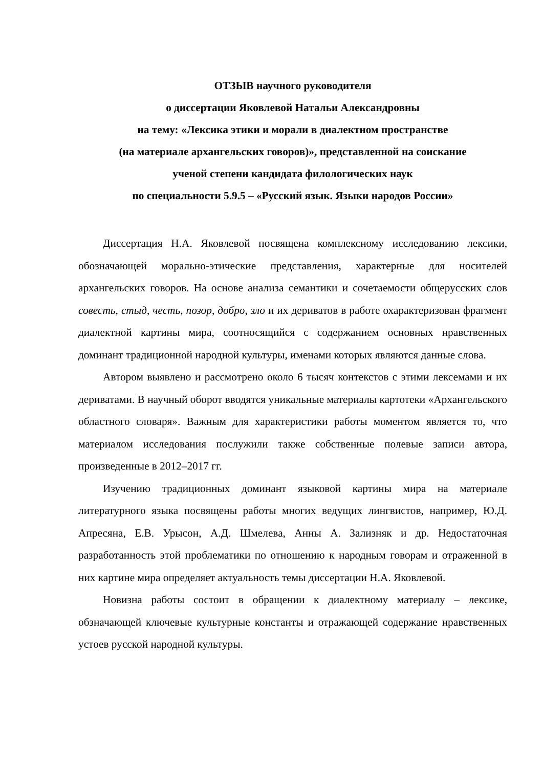ОТЗЫВ научного руководителя
о диссертации Яковлевой Натальи Александровны
на тему: «Лексика этики и морали в диалектном пространстве
(на материале архангельских говоров)», представленной на соискание
ученой степени кандидата филологических наук
по специальности 5.9.5 – «Русский язык. Языки народов России»
Диссертация Н.А. Яковлевой посвящена комплексному исследованию лексики, обозначающей морально-этические представления, характерные для носителей архангельских говоров. На основе анализа семантики и сочетаемости общерусских слов совесть, стыд, честь, позор, добро, зло и их дериватов в работе охарактеризован фрагмент диалектной картины мира, соотносящийся с содержанием основных нравственных доминант традиционной народной культуры, именами которых являются данные слова.
Автором выявлено и рассмотрено около 6 тысяч контекстов с этими лексемами и их дериватами. В научный оборот вводятся уникальные материалы картотеки «Архангельского областного словаря». Важным для характеристики работы моментом является то, что материалом исследования послужили также собственные полевые записи автора, произведенные в 2012–2017 гг.
Изучению традиционных доминант языковой картины мира на материале литературного языка посвящены работы многих ведущих лингвистов, например, Ю.Д. Апресяна, Е.В. Урысон, А.Д. Шмелева, Анны А. Зализняк и др. Недостаточная разработанность этой проблематики по отношению к народным говорам и отраженной в них картине мира определяет актуальность темы диссертации Н.А. Яковлевой.
Новизна работы состоит в обращении к диалектному материалу – лексике, обзначающей ключевые культурные константы и отражающей содержание нравственных устоев русской народной культуры.